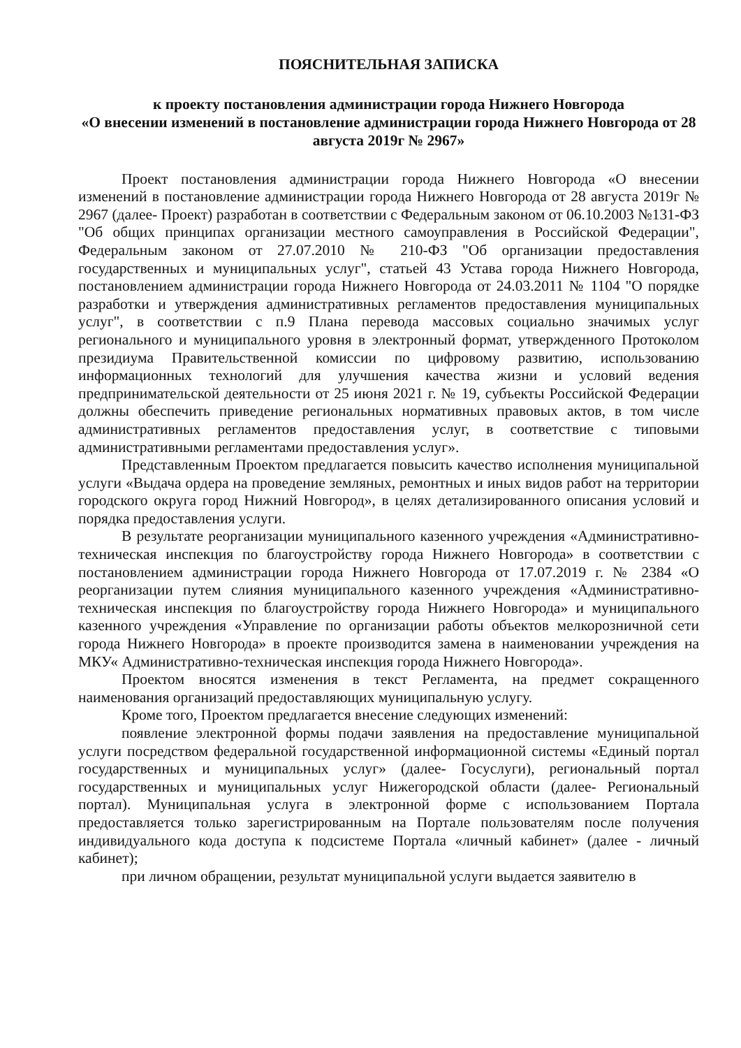ПОЯСНИТЕЛЬНАЯ ЗАПИСКА
к проекту постановления администрации города Нижнего Новгорода
«О внесении изменений в постановление администрации города Нижнего Новгорода от 28 августа 2019г № 2967»
Проект постановления администрации города Нижнего Новгорода «О внесении изменений в постановление администрации города Нижнего Новгорода от 28 августа 2019г № 2967 (далее- Проект) разработан в соответствии с Федеральным законом от 06.10.2003 №131-ФЗ "Об общих принципах организации местного самоуправления в Российской Федерации", Федеральным законом от 27.07.2010 № 210-ФЗ "Об организации предоставления государственных и муниципальных услуг", статьей 43 Устава города Нижнего Новгорода, постановлением администрации города Нижнего Новгорода от 24.03.2011 № 1104 "О порядке разработки и утверждения административных регламентов предоставления муниципальных услуг", в соответствии с п.9 Плана перевода массовых социально значимых услуг регионального и муниципального уровня в электронный формат, утвержденного Протоколом президиума Правительственной комиссии по цифровому развитию, использованию информационных технологий для улучшения качества жизни и условий ведения предпринимательской деятельности от 25 июня 2021 г. № 19, субъекты Российской Федерации должны обеспечить приведение региональных нормативных правовых актов, в том числе административных регламентов предоставления услуг, в соответствие с типовыми административными регламентами предоставления услуг».
Представленным Проектом предлагается повысить качество исполнения муниципальной услуги «Выдача ордера на проведение земляных, ремонтных и иных видов работ на территории городского округа город Нижний Новгород», в целях детализированного описания условий и порядка предоставления услуги.
В результате реорганизации муниципального казенного учреждения «Административно-техническая инспекция по благоустройству города Нижнего Новгорода» в соответствии с постановлением администрации города Нижнего Новгорода от 17.07.2019 г. № 2384 «О реорганизации путем слияния муниципального казенного учреждения «Административно-техническая инспекция по благоустройству города Нижнего Новгорода» и муниципального казенного учреждения «Управление по организации работы объектов мелкорозничной сети города Нижнего Новгорода» в проекте производится замена в наименовании учреждения на МКУ« Административно-техническая инспекция города Нижнего Новгорода».
Проектом вносятся изменения в текст Регламента, на предмет сокращенного наименования организаций предоставляющих муниципальную услугу.
Кроме того, Проектом предлагается внесение следующих изменений:
появление электронной формы подачи заявления на предоставление муниципальной услуги посредством федеральной государственной информационной системы «Единый портал государственных и муниципальных услуг» (далее- Госуслуги), региональный портал государственных и муниципальных услуг Нижегородской области (далее- Региональный портал). Муниципальная услуга в электронной форме с использованием Портала предоставляется только зарегистрированным на Портале пользователям после получения индивидуального кода доступа к подсистеме Портала «личный кабинет» (далее - личный кабинет);
при личном обращении, результат муниципальной услуги выдается заявителю в